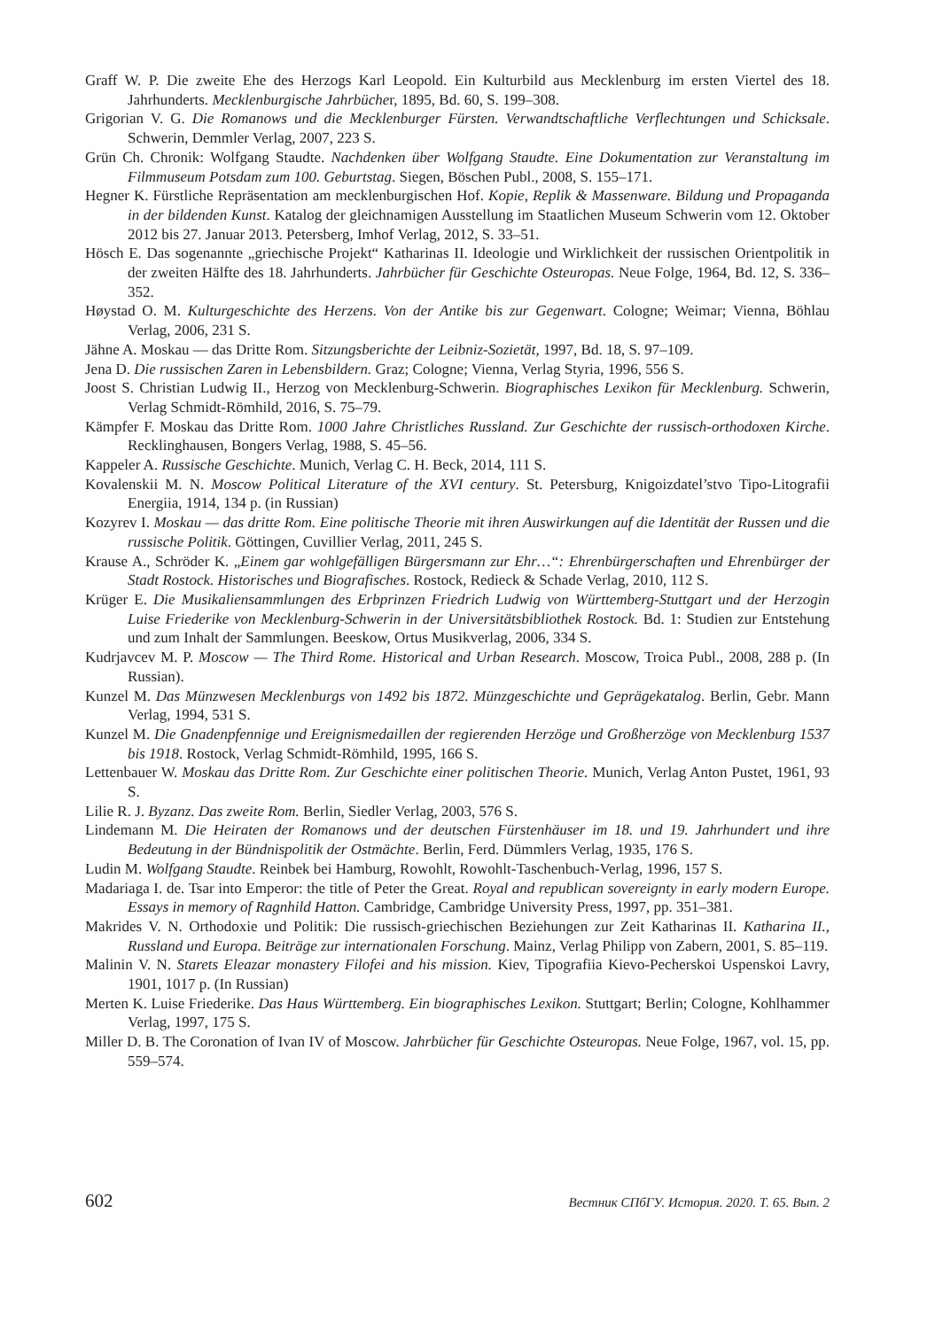Graff W. P. Die zweite Ehe des Herzogs Karl Leopold. Ein Kulturbild aus Mecklenburg im ersten Viertel des 18. Jahrhunderts. Mecklenburgische Jahrbücher, 1895, Bd. 60, S. 199–308.
Grigorian V. G. Die Romanows und die Mecklenburger Fürsten. Verwandtschaftliche Verflechtungen und Schicksale. Schwerin, Demmler Verlag, 2007, 223 S.
Grün Ch. Chronik: Wolfgang Staudte. Nachdenken über Wolfgang Staudte. Eine Dokumentation zur Veranstaltung im Filmmuseum Potsdam zum 100. Geburtstag. Siegen, Böschen Publ., 2008, S. 155–171.
Hegner K. Fürstliche Repräsentation am mecklenburgischen Hof. Kopie, Replik & Massenware. Bildung und Propaganda in der bildenden Kunst. Katalog der gleichnamigen Ausstellung im Staatlichen Museum Schwerin vom 12. Oktober 2012 bis 27. Januar 2013. Petersberg, Imhof Verlag, 2012, S. 33–51.
Hösch E. Das sogenannte „griechische Projekt“ Katharinas II. Ideologie und Wirklichkeit der russischen Orientpolitik in der zweiten Hälfte des 18. Jahrhunderts. Jahrbücher für Geschichte Osteuropas. Neue Folge, 1964, Bd. 12, S. 336–352.
Høystad O. M. Kulturgeschichte des Herzens. Von der Antike bis zur Gegenwart. Cologne; Weimar; Vienna, Böhlau Verlag, 2006, 231 S.
Jähne A. Moskau — das Dritte Rom. Sitzungsberichte der Leibniz-Sozietät, 1997, Bd. 18, S. 97–109.
Jena D. Die russischen Zaren in Lebensbildern. Graz; Cologne; Vienna, Verlag Styria, 1996, 556 S.
Joost S. Christian Ludwig II., Herzog von Mecklenburg-Schwerin. Biographisches Lexikon für Mecklenburg. Schwerin, Verlag Schmidt-Römhild, 2016, S. 75–79.
Kämpfer F. Moskau das Dritte Rom. 1000 Jahre Christliches Russland. Zur Geschichte der russisch-orthodoxen Kirche. Recklinghausen, Bongers Verlag, 1988, S. 45–56.
Kappeler A. Russische Geschichte. Munich, Verlag C. H. Beck, 2014, 111 S.
Kovalenskii M. N. Moscow Political Literature of the XVI century. St. Petersburg, Knigoizdatel’stvo Tipo-Litografii Energiia, 1914, 134 p. (in Russian)
Kozyrev I. Moskau — das dritte Rom. Eine politische Theorie mit ihren Auswirkungen auf die Identität der Russen und die russische Politik. Göttingen, Cuvillier Verlag, 2011, 245 S.
Krause A., Schröder K. „Einem gar wohlgefälligen Bürgersmann zur Ehr…“: Ehrenbürgerschaften und Ehrenbürger der Stadt Rostock. Historisches und Biografisches. Rostock, Redieck & Schade Verlag, 2010, 112 S.
Krüger E. Die Musikaliensammlungen des Erbprinzen Friedrich Ludwig von Württemberg-Stuttgart und der Herzogin Luise Friederike von Mecklenburg-Schwerin in der Universitätsbibliothek Rostock. Bd. 1: Studien zur Entstehung und zum Inhalt der Sammlungen. Beeskow, Ortus Musikverlag, 2006, 334 S.
Kudrjavcev M. P. Moscow — The Third Rome. Historical and Urban Research. Moscow, Troica Publ., 2008, 288 p. (In Russian).
Kunzel M. Das Münzwesen Mecklenburgs von 1492 bis 1872. Münzgeschichte und Geprägekatalog. Berlin, Gebr. Mann Verlag, 1994, 531 S.
Kunzel M. Die Gnadenpfennige und Ereignismedaillen der regierenden Herzöge und Großherzöge von Mecklenburg 1537 bis 1918. Rostock, Verlag Schmidt-Römhild, 1995, 166 S.
Lettenbauer W. Moskau das Dritte Rom. Zur Geschichte einer politischen Theorie. Munich, Verlag Anton Pustet, 1961, 93 S.
Lilie R. J. Byzanz. Das zweite Rom. Berlin, Siedler Verlag, 2003, 576 S.
Lindemann M. Die Heiraten der Romanows und der deutschen Fürstenhäuser im 18. und 19. Jahrhundert und ihre Bedeutung in der Bündnispolitik der Ostmächte. Berlin, Ferd. Dümmlers Verlag, 1935, 176 S.
Ludin M. Wolfgang Staudte. Reinbek bei Hamburg, Rowohlt, Rowohlt-Taschenbuch-Verlag, 1996, 157 S.
Madariaga I. de. Tsar into Emperor: the title of Peter the Great. Royal and republican sovereignty in early modern Europe. Essays in memory of Ragnhild Hatton. Cambridge, Cambridge University Press, 1997, pp. 351–381.
Makrides V. N. Orthodoxie und Politik: Die russisch-griechischen Beziehungen zur Zeit Katharinas II. Katharina II., Russland und Europa. Beiträge zur internationalen Forschung. Mainz, Verlag Philipp von Zabern, 2001, S. 85–119.
Malinin V. N. Starets Eleazar monastery Filofei and his mission. Kiev, Tipografiia Kievo-Pecherskoi Uspenskoi Lavry, 1901, 1017 p. (In Russian)
Merten K. Luise Friederike. Das Haus Württemberg. Ein biographisches Lexikon. Stuttgart; Berlin; Cologne, Kohlhammer Verlag, 1997, 175 S.
Miller D. B. The Coronation of Ivan IV of Moscow. Jahrbücher für Geschichte Osteuropas. Neue Folge, 1967, vol. 15, pp. 559–574.
602 Вестник СПбГУ. История. 2020. Т. 65. Вып. 2